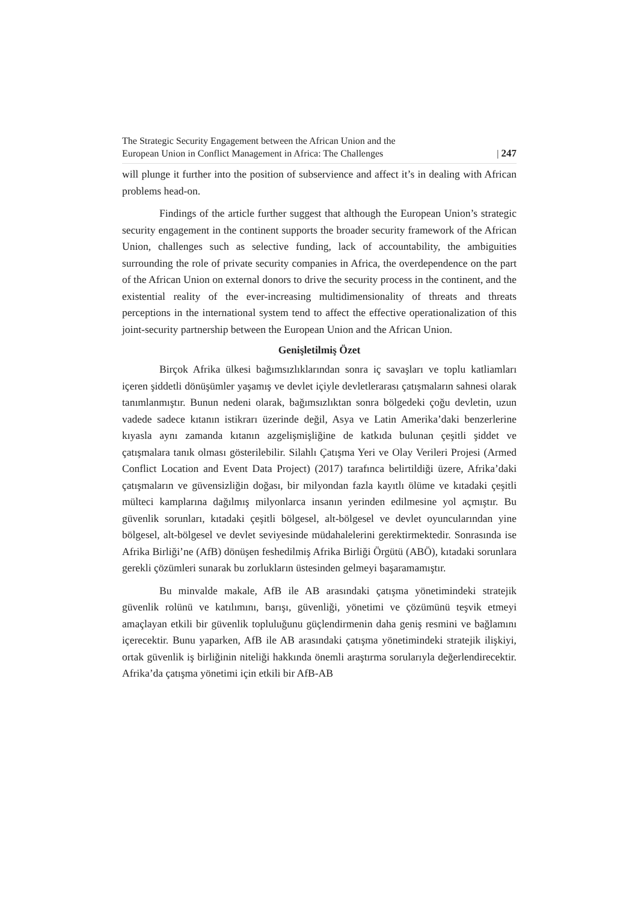The Strategic Security Engagement between the African Union and the
European Union in Conflict Management in Africa: The Challenges
| 247
will plunge it further into the position of subservience and affect it’s in dealing with African problems head-on.
Findings of the article further suggest that although the European Union’s strategic security engagement in the continent supports the broader security framework of the African Union, challenges such as selective funding, lack of accountability, the ambiguities surrounding the role of private security companies in Africa, the overdependence on the part of the African Union on external donors to drive the security process in the continent, and the existential reality of the ever-increasing multidimensionality of threats and threats perceptions in the international system tend to affect the effective operationalization of this joint-security partnership between the European Union and the African Union.
Genişletilmiş Özet
Birçok Afrika ülkesi bağımsızlıklarından sonra iç savaşları ve toplu katliamları içeren şiddetli dönüşümler yaşamış ve devlet içiyle devletlerarası çatışmaların sahnesi olarak tanımlanmıştır. Bunun nedeni olarak, bağımsızlıktan sonra bölgedeki çoğu devletin, uzun vadede sadece kıtanın istikrarı üzerinde değil, Asya ve Latin Amerika’daki benzerlerine kıyasla aynı zamanda kıtanın azgelişmişliğine de katkıda bulunan çeşitli şiddet ve çatışmalara tanık olması gösterilebilir. Silahlı Çatışma Yeri ve Olay Verileri Projesi (Armed Conflict Location and Event Data Project) (2017) tarafınca belirtildiği üzere, Afrika’daki çatışmaların ve güvensizliğin doğası, bir milyondan fazla kayıtlı ölüme ve kıtadaki çeşitli mülteci kamplarına dağılmış milyonlarca insanın yerinden edilmesine yol açmıştır. Bu güvenlik sorunları, kıtadaki çeşitli bölgesel, alt-bölgesel ve devlet oyuncularından yine bölgesel, alt-bölgesel ve devlet seviyesinde müdahalelerini gerektirmektedir. Sonrasında ise Afrika Birliği’ne (AfB) dönüşen feshedilmiş Afrika Birliği Örgütü (ABÖ), kıtadaki sorunlara gerekli çözümleri sunarak bu zorlukların üstesinden gelmeyi başaramamıştır.
Bu minvalde makale, AfB ile AB arasındaki çatışma yönetimindeki stratejik güvenlik rolünü ve katılımını, barışı, güvenliği, yönetimi ve çözümünü teşvik etmeyi amaçlayan etkili bir güvenlik topluluğunu güçlendirmenin daha geniş resmini ve bağlamını içerecektir. Bunu yaparken, AfB ile AB arasındaki çatışma yönetimindeki stratejik ilişkiyi, ortak güvenlik iş birliğinin niteliği hakkında önemli araştırma sorularıyla değerlendirecektir. Afrika’da çatışma yönetimi için etkili bir AfB-AB